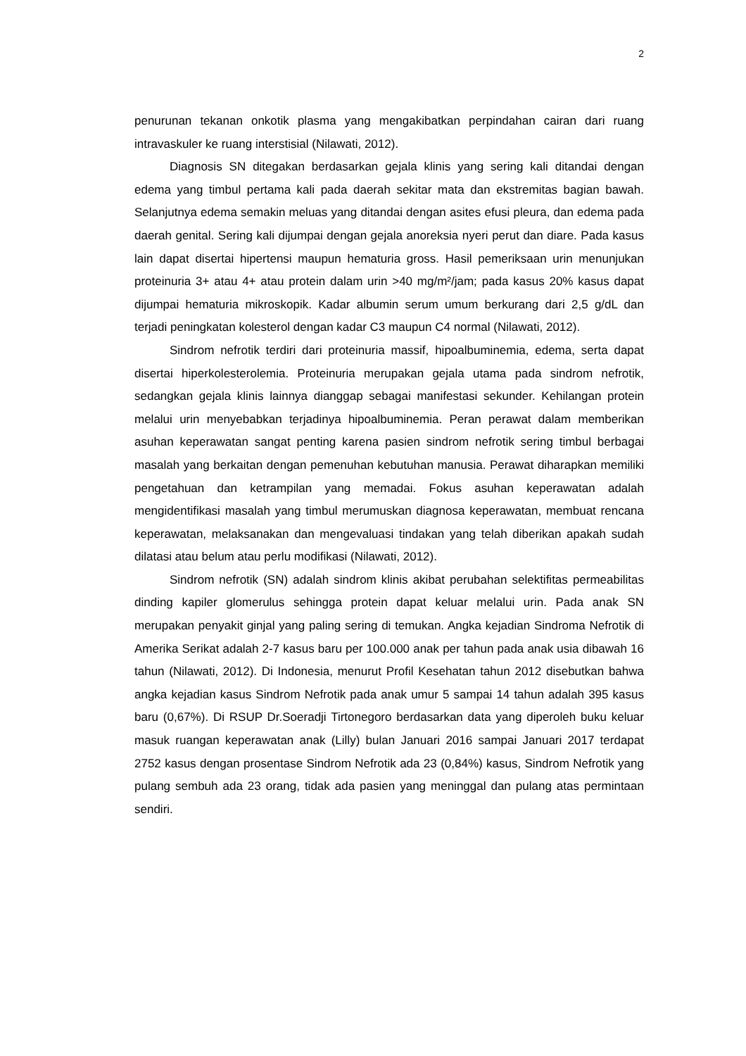2
penurunan tekanan onkotik plasma yang mengakibatkan perpindahan cairan dari ruang intravaskuler ke ruang interstisial (Nilawati, 2012).
Diagnosis SN ditegakan berdasarkan gejala klinis yang sering kali ditandai dengan edema yang timbul pertama kali pada daerah sekitar mata dan ekstremitas bagian bawah. Selanjutnya edema semakin meluas yang ditandai dengan asites efusi pleura, dan edema pada daerah genital. Sering kali dijumpai dengan gejala anoreksia nyeri perut dan diare. Pada kasus lain dapat disertai hipertensi maupun hematuria gross. Hasil pemeriksaan urin menunjukan proteinuria 3+ atau 4+ atau protein dalam urin >40 mg/m²/jam; pada kasus 20% kasus dapat dijumpai hematuria mikroskopik. Kadar albumin serum umum berkurang dari 2,5 g/dL dan terjadi peningkatan kolesterol dengan kadar C3 maupun C4 normal (Nilawati, 2012).
Sindrom nefrotik terdiri dari proteinuria massif, hipoalbuminemia, edema, serta dapat disertai hiperkolesterolemia. Proteinuria merupakan gejala utama pada sindrom nefrotik, sedangkan gejala klinis lainnya dianggap sebagai manifestasi sekunder. Kehilangan protein melalui urin menyebabkan terjadinya hipoalbuminemia. Peran perawat dalam memberikan asuhan keperawatan sangat penting karena pasien sindrom nefrotik sering timbul berbagai masalah yang berkaitan dengan pemenuhan kebutuhan manusia. Perawat diharapkan memiliki pengetahuan dan ketrampilan yang memadai. Fokus asuhan keperawatan adalah mengidentifikasi masalah yang timbul merumuskan diagnosa keperawatan, membuat rencana keperawatan, melaksanakan dan mengevaluasi tindakan yang telah diberikan apakah sudah dilatasi atau belum atau perlu modifikasi (Nilawati, 2012).
Sindrom nefrotik (SN) adalah sindrom klinis akibat perubahan selektifitas permeabilitas dinding kapiler glomerulus sehingga protein dapat keluar melalui urin. Pada anak SN merupakan penyakit ginjal yang paling sering di temukan. Angka kejadian Sindroma Nefrotik di Amerika Serikat adalah 2-7 kasus baru per 100.000 anak per tahun pada anak usia dibawah 16 tahun (Nilawati, 2012). Di Indonesia, menurut Profil Kesehatan tahun 2012 disebutkan bahwa angka kejadian kasus Sindrom Nefrotik pada anak umur 5 sampai 14 tahun adalah 395 kasus baru (0,67%). Di RSUP Dr.Soeradji Tirtonegoro berdasarkan data yang diperoleh buku keluar masuk ruangan keperawatan anak (Lilly) bulan Januari 2016 sampai Januari 2017 terdapat 2752 kasus dengan prosentase Sindrom Nefrotik ada 23 (0,84%) kasus, Sindrom Nefrotik yang pulang sembuh ada 23 orang, tidak ada pasien yang meninggal dan pulang atas permintaan sendiri.